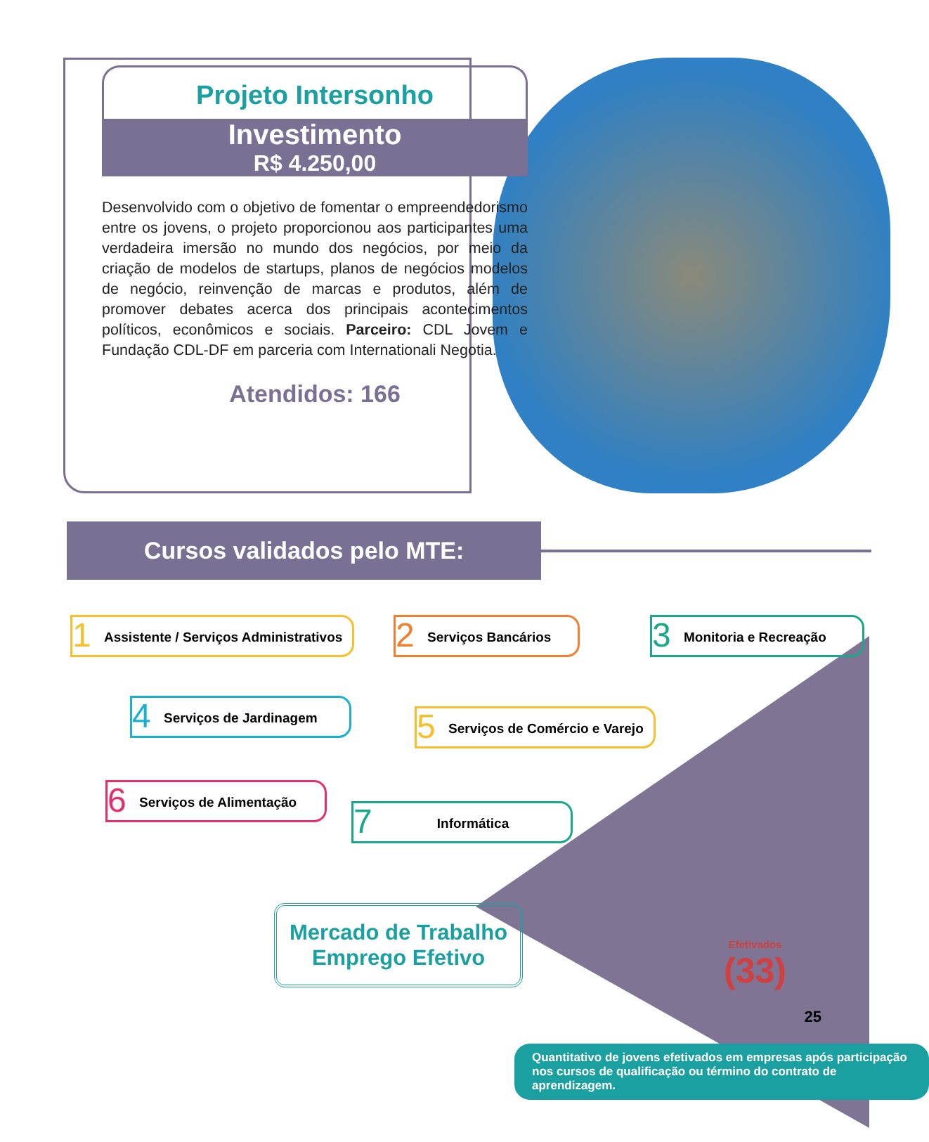Projeto Intersonho
Investimento
R$ 4.250,00
Desenvolvido com o objetivo de fomentar o empreendedorismo entre os jovens, o projeto proporcionou aos participantes uma verdadeira imersão no mundo dos negócios, por meio da criação de modelos de startups, planos de negócios modelos de negócio, reinvenção de marcas e produtos, além de promover debates acerca dos principais acontecimentos políticos, econômicos e sociais. Parceiro: CDL Jovem e Fundação CDL-DF em parceria com Internationali Negotia.
Atendidos: 166
Cursos validados pelo MTE:
1 Assistente / Serviços Administrativos
2 Serviços Bancários
3 Monitoria e Recreação
4 Serviços de Jardinagem
5 Serviços de Comércio e Varejo
6 Serviços de Alimentação
7 Informática
Mercado de Trabalho
Emprego Efetivo
Efetivados
(33)
Quantitativo de jovens efetivados em empresas após participação nos cursos de qualificação ou término do contrato de aprendizagem.
25